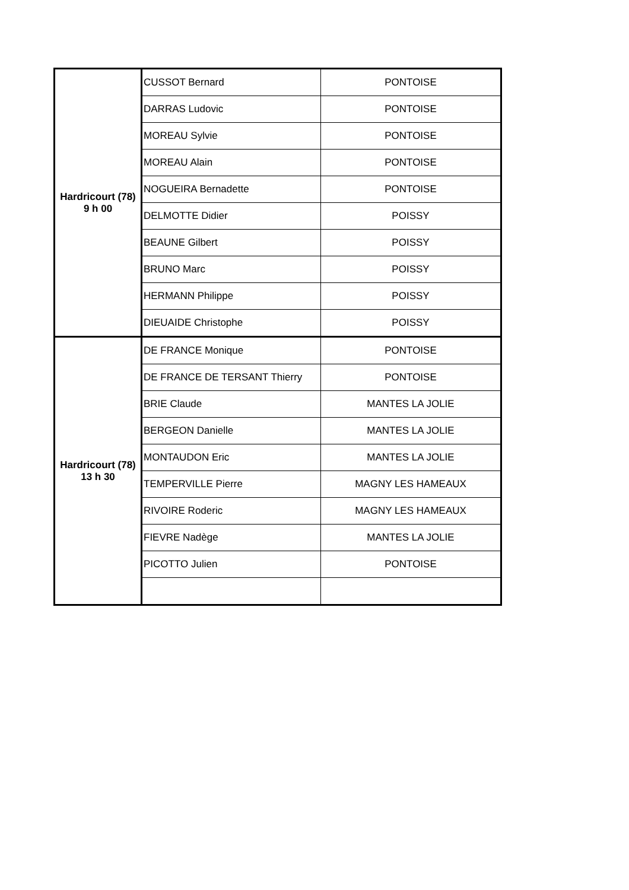| Hardricourt (78) 9 h 00 | CUSSOT Bernard | PONTOISE |
| | DARRAS Ludovic | PONTOISE |
| | MOREAU Sylvie | PONTOISE |
| | MOREAU Alain | PONTOISE |
| | NOGUEIRA Bernadette | PONTOISE |
| | DELMOTTE Didier | POISSY |
| | BEAUNE Gilbert | POISSY |
| | BRUNO Marc | POISSY |
| | HERMANN Philippe | POISSY |
| | DIEUAIDE Christophe | POISSY |
| Hardricourt (78) 13 h 30 | DE FRANCE Monique | PONTOISE |
| | DE FRANCE DE TERSANT Thierry | PONTOISE |
| | BRIE Claude | MANTES LA JOLIE |
| | BERGEON Danielle | MANTES LA JOLIE |
| | MONTAUDON Eric | MANTES LA JOLIE |
| | TEMPERVILLE Pierre | MAGNY LES HAMEAUX |
| | RIVOIRE Roderic | MAGNY LES HAMEAUX |
| | FIEVRE Nadège | MANTES LA JOLIE |
| | PICOTTO Julien | PONTOISE |